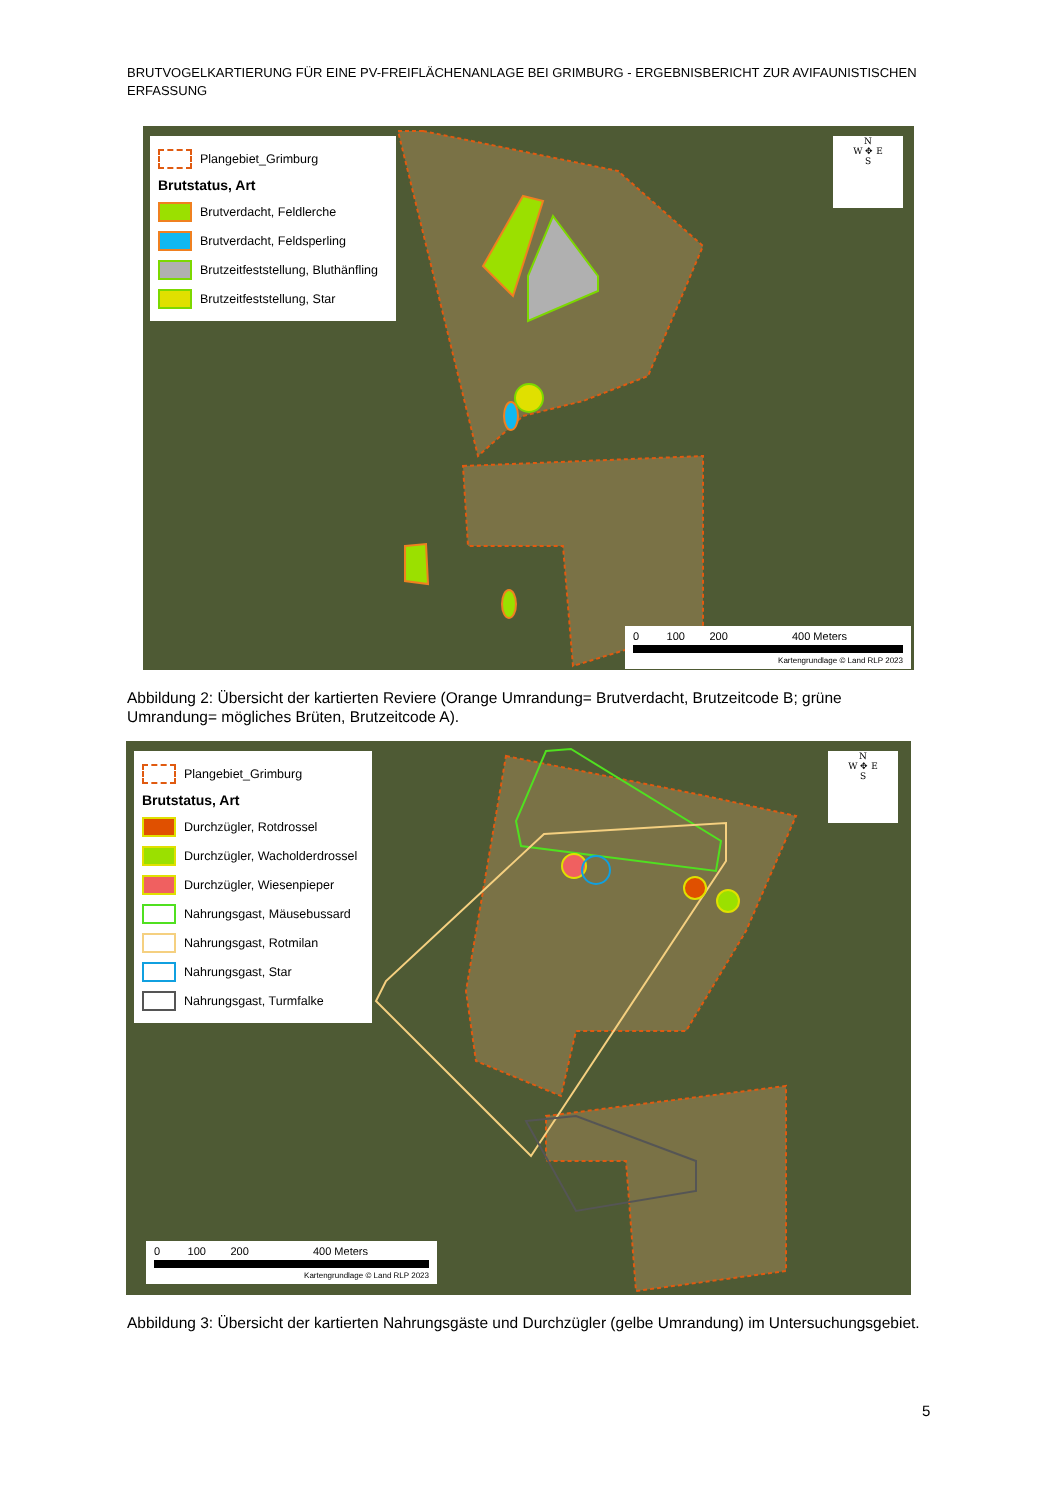BRUTVOGELKARTIERUNG FÜR EINE PV-FREIFLÄCHENANLAGE BEI GRIMBURG - ERGEBNISBERICHT ZUR AVIFAUNISTISCHEN ERFASSUNG
Plangebiet_Grimburg
Brutstatus, Art
Brutverdacht, Feldlerche
Brutverdacht, Feldsperling
Brutzeitfeststellung, Bluthänfling
Brutzeitfeststellung, Star
N
W ✥ E
S
0 100 200 400 Meters
Kartengrundlage © Land RLP 2023
Abbildung 2: Übersicht der kartierten Reviere (Orange Umrandung= Brutverdacht, Brutzeitcode B; grüne Umrandung= mögliches Brüten, Brutzeitcode A).
Plangebiet_Grimburg
Brutstatus, Art
Durchzügler, Rotdrossel
Durchzügler, Wacholderdrossel
Durchzügler, Wiesenpieper
Nahrungsgast, Mäusebussard
Nahrungsgast, Rotmilan
Nahrungsgast, Star
Nahrungsgast, Turmfalke
N
W ✥ E
S
0 100 200 400 Meters
Kartengrundlage © Land RLP 2023
Abbildung 3: Übersicht der kartierten Nahrungsgäste und Durchzügler (gelbe Umrandung) im Untersuchungsgebiet.
5